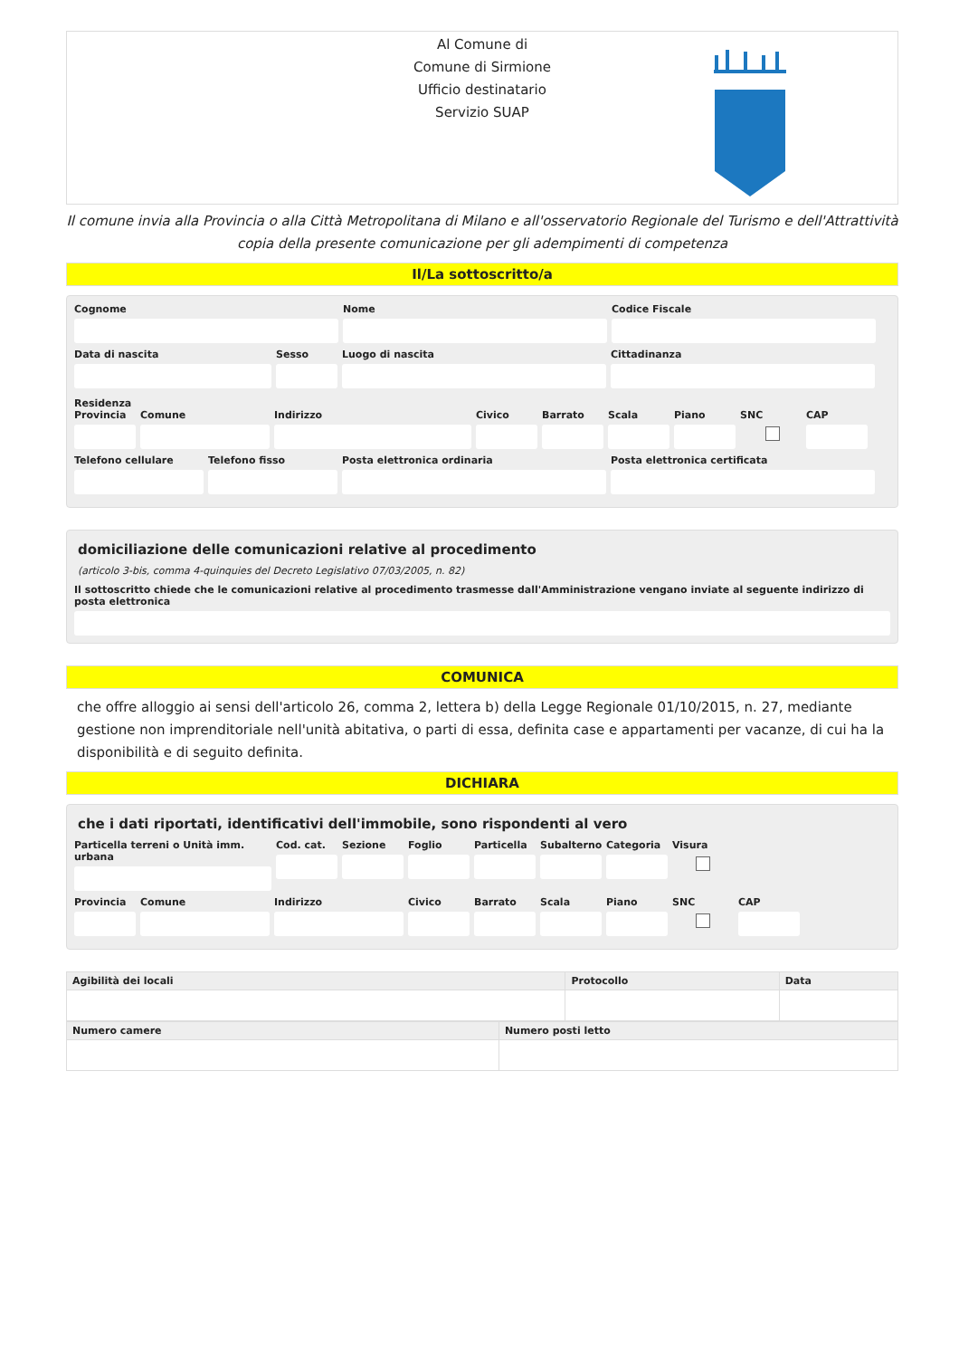Al Comune di
Comune di Sirmione
Ufficio destinatario
Servizio SUAP
Il comune invia alla Provincia o alla Città Metropolitana di Milano e all'osservatorio Regionale del Turismo e dell'Attrattività copia della presente comunicazione per gli adempimenti di competenza
Il/La sottoscritto/a
Cognome Nome Codice Fiscale
Data di nascita Sesso Luogo di nascita Cittadinanza
Residenza
Provincia Comune Indirizzo Civico Barrato Scala Piano SNC CAP
Telefono cellulare Telefono fisso Posta elettronica ordinaria Posta elettronica certificata
domiciliazione delle comunicazioni relative al procedimento
(articolo 3-bis, comma 4-quinquies del Decreto Legislativo 07/03/2005, n. 82)
Il sottoscritto chiede che le comunicazioni relative al procedimento trasmesse dall'Amministrazione vengano inviate al seguente indirizzo di posta elettronica
COMUNICA
che offre alloggio ai sensi dell'articolo 26, comma 2, lettera b) della Legge Regionale 01/10/2015, n. 27, mediante gestione non imprenditoriale nell'unità abitativa, o parti di essa, definita case e appartamenti per vacanze, di cui ha la disponibilità e di seguito definita.
DICHIARA
che i dati riportati, identificativi dell'immobile, sono rispondenti al vero
Particella terreni o Unità imm. urbana
Cod. cat. Sezione Foglio Particella Subalterno Categoria Visura
Provincia Comune Indirizzo Civico Barrato Scala Piano SNC CAP
| Agibilità dei locali | Protocollo | Data |
| --- | --- | --- |
| Numero camere | Numero posti letto |
| --- | --- |